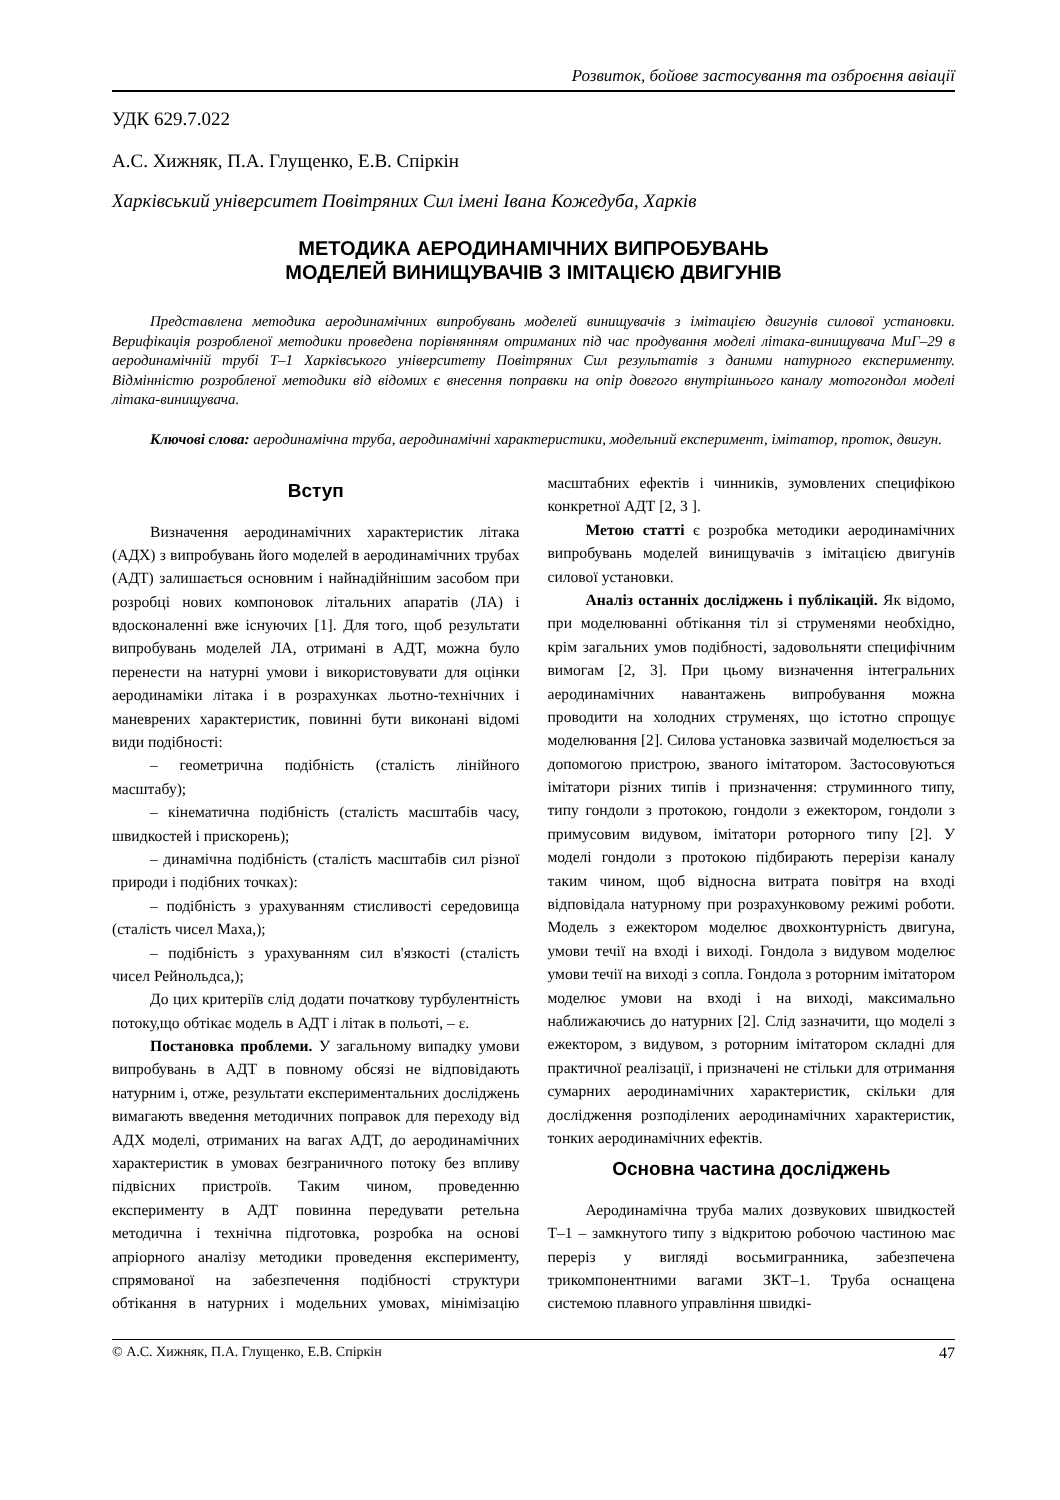Розвиток, бойове застосування та озброєння авіації
УДК 629.7.022
А.С. Хижняк, П.А. Глущенко, Е.В. Спіркін
Харківський університет Повітряних Сил імені Івана Кожедуба, Харків
МЕТОДИКА АЕРОДИНАМІЧНИХ ВИПРОБУВАНЬ
МОДЕЛЕЙ ВИНИЩУВАЧІВ З ІМІТАЦІЄЮ ДВИГУНІВ
Представлена методика аеродинамічних випробувань моделей винищувачів з імітацією двигунів силової установки. Верифікація розробленої методики проведена порівнянням отриманих під час продування моделі літака-винищувача МиГ–29 в аеродинамічній трубі Т–1 Харківського університету Повітряних Сил результатів з даними натурного експерименту. Відмінністю розробленої методики від відомих є внесення поправки на опір довгого внутрішнього каналу мотогондол моделі літака-винищувача.
Ключові слова: аеродинамічна труба, аеродинамічні характеристики, модельний експеримент, імітатор, проток, двигун.
Вступ
Визначення аеродинамічних характеристик літака (АДХ) з випробувань його моделей в аеродинамічних трубах (АДТ) залишається основним і найнадійнішим засобом при розробці нових компоновок літальних апаратів (ЛА) і вдосконаленні вже існуючих [1]. Для того, щоб результати випробувань моделей ЛА, отримані в АДТ, можна було перенести на натурні умови і використовувати для оцінки аеродинаміки літака і в розрахунках льотно-технічних і маневрених характеристик, повинні бути виконані відомі види подібності:
– геометрична подібність (сталість лінійного масштабу);
– кінематична подібність (сталість масштабів часу, швидкостей і прискорень);
– динамічна подібність (сталість масштабів сил різної природи і подібних точках):
– подібність з урахуванням стисливості середовища (сталість чисел Маха,);
– подібність з урахуванням сил в'язкості (сталість чисел Рейнольдса,);
До цих критеріїв слід додати початкову турбулентність потоку,що обтікає модель в АДТ і літак в польоті, – ε.
Постановка проблеми. У загальному випадку умови випробувань в АДТ в повному обсязі не відповідають натурним і, отже, результати експериментальних досліджень вимагають введення методичних поправок для переходу від АДХ моделі, отриманих на вагах АДТ, до аеродинамічних характеристик в умовах безграничного потоку без впливу підвісних пристроїв. Таким чином, проведенню експерименту в АДТ повинна передувати ретельна методична і технічна підготовка, розробка на основі апріорного аналізу методики проведення експерименту, спрямованої на забезпечення подібності структури обтікання в натурних і модельних умовах, мінімізацію масштабних ефектів і чинників, зумовлених специфікою конкретної АДТ [2, 3 ].
Метою статті є розробка методики аеродинамічних випробувань моделей винищувачів з імітацією двигунів силової установки.
Аналіз останніх досліджень і публікацій. Як відомо, при моделюванні обтікання тіл зі струменями необхідно, крім загальних умов подібності, задовольняти специфічним вимогам [2, 3]. При цьому визначення інтегральних аеродинамічних навантажень випробування можна проводити на холодних струменях, що істотно спрощує моделювання [2]. Силова установка зазвичай моделюється за допомогою пристрою, званого імітатором. Застосовуються імітатори різних типів і призначення: струминного типу, типу гондоли з протокою, гондоли з ежектором, гондоли з примусовим видувом, імітатори роторного типу [2]. У моделі гондоли з протокою підбирають перерізи каналу таким чином, щоб відносна витрата повітря на вході відповідала натурному при розрахунковому режимі роботи. Модель з ежектором моделює двохконтурність двигуна, умови течії на вході і виході. Гондола з видувом моделює умови течії на виході з сопла. Гондола з роторним імітатором моделює умови на вході і на виході, максимально наближаючись до натурних [2]. Слід зазначити, що моделі з ежектором, з видувом, з роторним імітатором складні для практичної реалізації, і призначені не стільки для отримання сумарних аеродинамічних характеристик, скільки для дослідження розподілених аеродинамічних характеристик, тонких аеродинамічних ефектів.
Основна частина досліджень
Аеродинамічна труба малих дозвукових швидкостей Т–1 – замкнутого типу з відкритою робочою частиною має переріз у вигляді восьмигранника, забезпечена трикомпонентними вагами ЗКТ–1. Труба оснащена системою плавного управління швидкі-
© А.С. Хижняк, П.А. Глущенко, Е.В. Спіркін 47